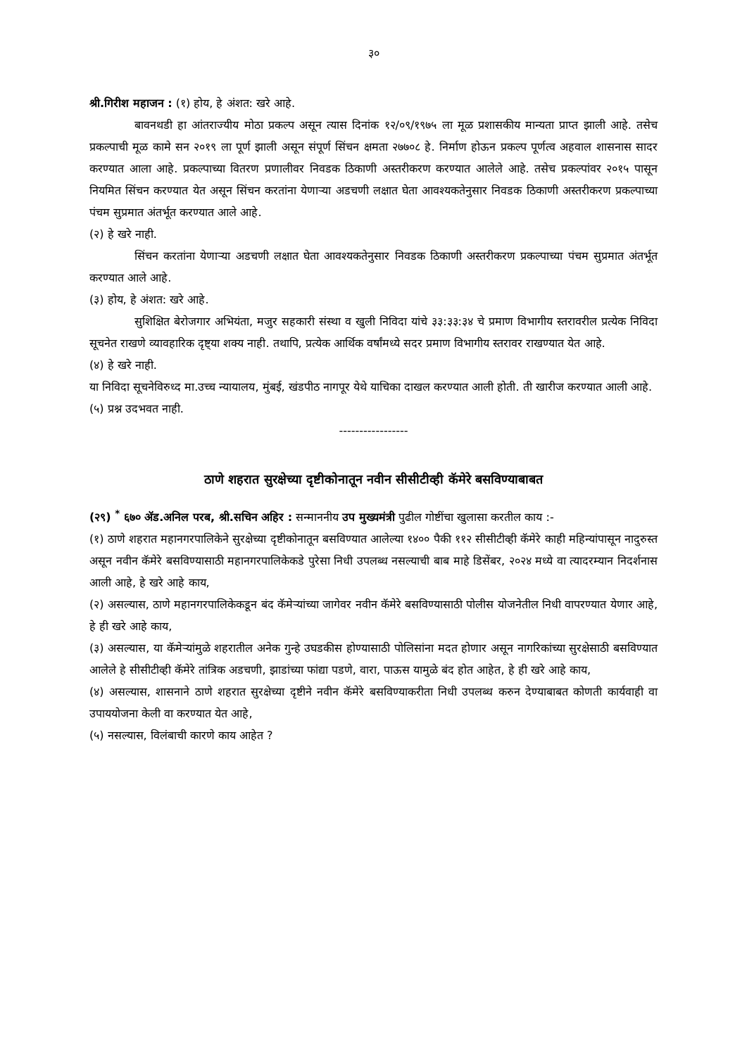३०
श्री.गिरीश महाजन : (१) होय, हे अंशत: खरे आहे.
बावनथडी हा आंतराज्यीय मोठा प्रकल्प असून त्यास दिनांक १२/०९/१९७५ ला मूळ प्रशासकीय मान्यता प्राप्त झाली आहे. तसेच प्रकल्पाची मूळ कामे सन २०१९ ला पूर्ण झाली असून संपूर्ण सिंचन क्षमता २७७०८ हे. निर्माण होऊन प्रकल्प पूर्णत्व अहवाल शासनास सादर करण्यात आला आहे. प्रकल्पाच्या वितरण प्रणालीवर निवडक ठिकाणी अस्तरीकरण करण्यात आलेले आहे. तसेच प्रकल्पांवर २०१५ पासून नियमित सिंचन करण्यात येत असून सिंचन करतांना येणाऱ्या अडचणी लक्षात घेता आवश्यकतेनुसार निवडक ठिकाणी अस्तरीकरण प्रकल्पाच्या पंचम सुप्रमात अंतर्भूत करण्यात आले आहे.
(२) हे खरे नाही.
सिंचन करतांना येणाऱ्या अडचणी लक्षात घेता आवश्यकतेनुसार निवडक ठिकाणी अस्तरीकरण प्रकल्पाच्या पंचम सुप्रमात अंतर्भूत करण्यात आले आहे.
(३) होय, हे अंशत: खरे आहे.
सुशिक्षित बेरोजगार अभियंता, मजुर सहकारी संस्था व खुली निविदा यांचे ३३:३३:३४ चे प्रमाण विभागीय स्तरावरील प्रत्येक निविदा सूचनेत राखणे व्यावहारिक दृष्ट्या शक्य नाही. तथापि, प्रत्येक आर्थिक वर्षांमध्ये सदर प्रमाण विभागीय स्तरावर राखण्यात येत आहे.
(४) हे खरे नाही.
या निविदा सूचनेविरुध्द मा.उच्च न्यायालय, मुंबई, खंडपीठ नागपूर येथे याचिका दाखल करण्यात आली होती. ती खारीज करण्यात आली आहे.
(५) प्रश्न उदभवत नाही.
-----------------
ठाणे शहरात सुरक्षेच्या दृष्टीकोनातून नवीन सीसीटीव्ही कॅमेरे बसविण्याबाबत
(२९) <sup>*</sup> ६७० ॲड.अनिल परब, श्री.सचिन अहिर : सन्माननीय उप मुख्यमंत्री पुढील गोष्टींचा खुलासा करतील काय :-
(१) ठाणे शहरात महानगरपालिकेने सुरक्षेच्या दृष्टीकोनातून बसविण्यात आलेल्या १४०० पैकी ११२ सीसीटीव्ही कॅमेरे काही महिन्यांपासून नादुरुस्त असून नवीन कॅमेरे बसविण्यासाठी महानगरपालिकेकडे पुरेसा निधी उपलब्ध नसल्याची बाब माहे डिसेंबर, २०२४ मध्ये वा त्यादरम्यान निदर्शनास आली आहे, हे खरे आहे काय,
(२) असल्यास, ठाणे महानगरपालिकेकडून बंद कॅमेऱ्यांच्या जागेवर नवीन कॅमेरे बसविण्यासाठी पोलीस योजनेतील निधी वापरण्यात येणार आहे, हे ही खरे आहे काय,
(३) असल्यास, या कॅमेऱ्यांमुळे शहरातील अनेक गुन्हे उघडकीस होण्यासाठी पोलिसांना मदत होणार असून नागरिकांच्या सुरक्षेसाठी बसविण्यात आलेले हे सीसीटीव्ही कॅमेरे तांत्रिक अडचणी, झाडांच्या फांद्या पडणे, वारा, पाऊस यामुळे बंद होत आहेत, हे ही खरे आहे काय,
(४) असल्यास, शासनाने ठाणे शहरात सुरक्षेच्या दृष्टीने नवीन कॅमेरे बसविण्याकरीता निधी उपलब्ध करुन देण्याबाबत कोणती कार्यवाही वा उपाययोजना केली वा करण्यात येत आहे,
(५) नसल्यास, विलंबाची कारणे काय आहेत ?